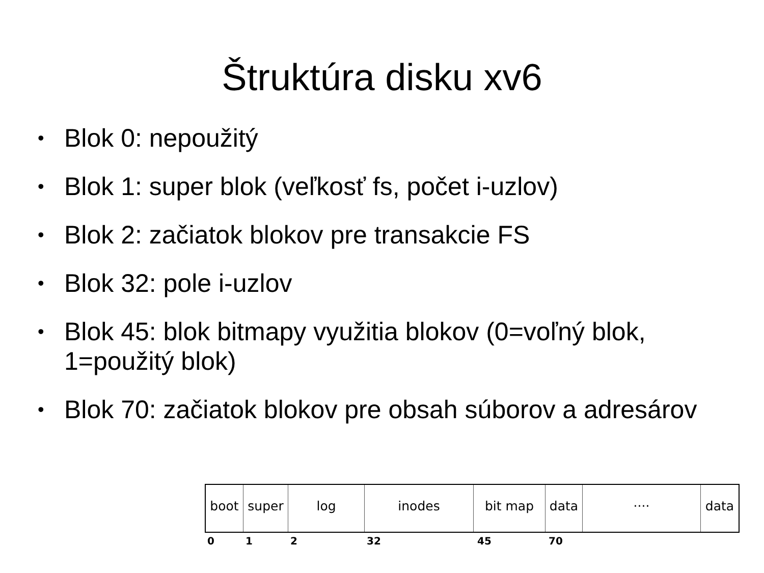Štruktúra disku xv6
• Blok 0: nepoužitý
• Blok 1: super blok (veľkosť fs, počet i-uzlov)
• Blok 2: začiatok blokov pre transakcie FS
• Blok 32: pole i-uzlov
• Blok 45: blok bitmapy využitia blokov (0=voľný blok, 1=použitý blok)
• Blok 70: začiatok blokov pre obsah súborov a adresárov
boot super log inodes bit map data ···· data
0 1 2 32 45 70